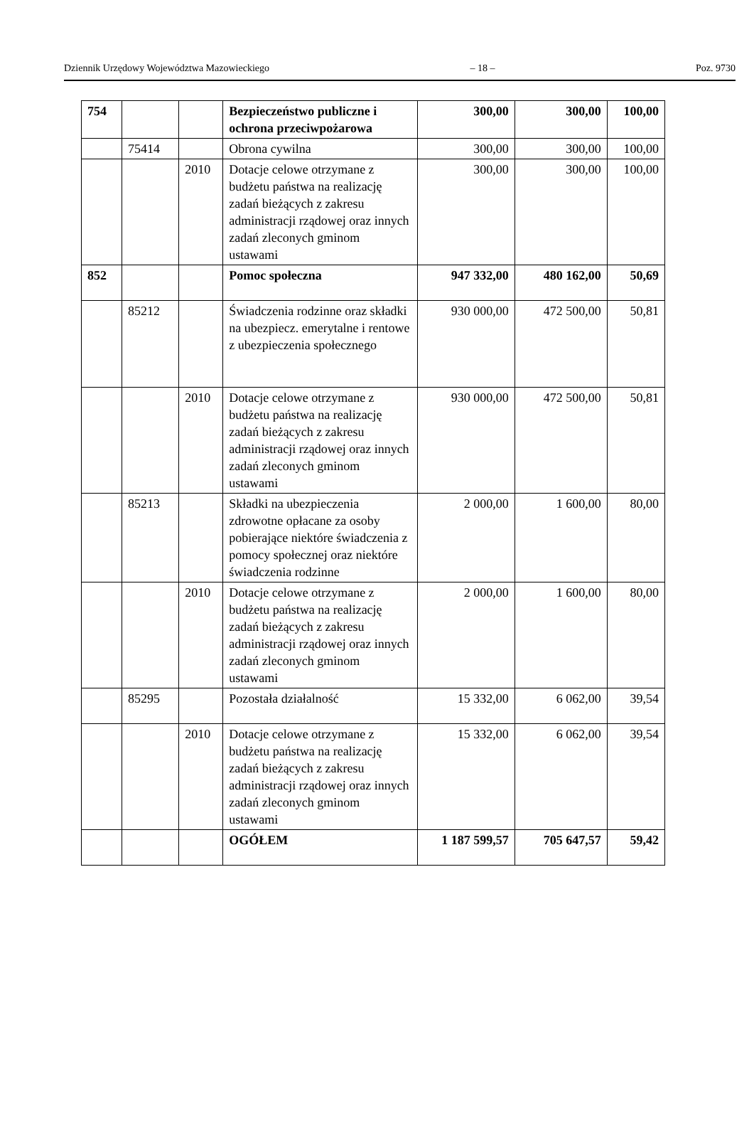Dziennik Urzędowy Województwa Mazowieckiego – 18 – Poz. 9730
| 754 | | | Bezpieczeństwo publiczne i ochrona przeciwpożarowa | 300,00 | 300,00 | 100,00 |
| | 75414 | | Obrona cywilna | 300,00 | 300,00 | 100,00 |
| | | 2010 | Dotacje celowe otrzymane z budżetu państwa na realizację zadań bieżących z zakresu administracji rządowej oraz innych zadań zleconych gminom ustawami | 300,00 | 300,00 | 100,00 |
| 852 | | | Pomoc społeczna | 947 332,00 | 480 162,00 | 50,69 |
| | 85212 | | Świadczenia rodzinne oraz składki na ubezpiecz. emerytalne i rentowe z ubezpieczenia społecznego | 930 000,00 | 472 500,00 | 50,81 |
| | | 2010 | Dotacje celowe otrzymane z budżetu państwa na realizację zadań bieżących z zakresu administracji rządowej oraz innych zadań zleconych gminom ustawami | 930 000,00 | 472 500,00 | 50,81 |
| | 85213 | | Składki na ubezpieczenia zdrowotne opłacane za osoby pobierające niektóre świadczenia z pomocy społecznej oraz niektóre świadczenia rodzinne | 2 000,00 | 1 600,00 | 80,00 |
| | | 2010 | Dotacje celowe otrzymane z budżetu państwa na realizację zadań bieżących z zakresu administracji rządowej oraz innych zadań zleconych gminom ustawami | 2 000,00 | 1 600,00 | 80,00 |
| | 85295 | | Pozostała działalność | 15 332,00 | 6 062,00 | 39,54 |
| | | 2010 | Dotacje celowe otrzymane z budżetu państwa na realizację zadań bieżących z zakresu administracji rządowej oraz innych zadań zleconych gminom ustawami | 15 332,00 | 6 062,00 | 39,54 |
| | | | OGÓŁEM | 1 187 599,57 | 705 647,57 | 59,42 |